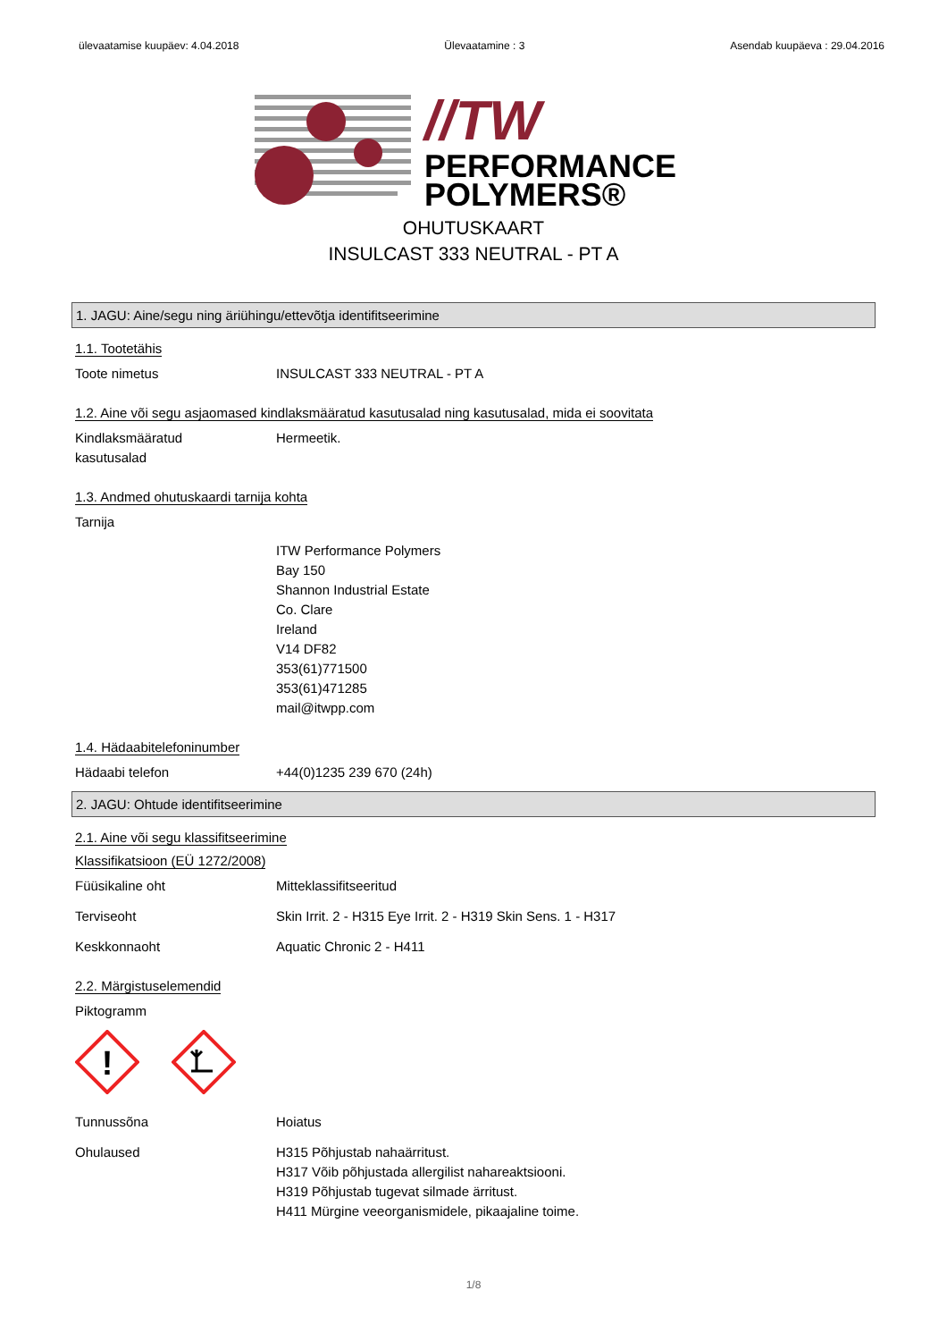ülevaatamise kuupäev: 4.04.2018 Ülevaatamine : 3 Asendab kuupäeva : 29.04.2016
//TW
PERFORMANCE
POLYMERS®
OHUTUSKAART
INSULCAST 333 NEUTRAL - PT A
1. JAGU: Aine/segu ning äriühingu/ettevõtja identifitseerimine
1.1. Tootetähis
Toote nimetus INSULCAST 333 NEUTRAL - PT A
1.2. Aine või segu asjaomased kindlaksmääratud kasutusalad ning kasutusalad, mida ei soovitata
Kindlaksmääratud
kasutusalad
Hermeetik.
1.3. Andmed ohutuskaardi tarnija kohta
Tarnija
ITW Performance Polymers
Bay 150
Shannon Industrial Estate
Co. Clare
Ireland
V14 DF82
353(61)771500
353(61)471285
mail@itwpp.com
1.4. Hädaabitelefoninumber
Hädaabi telefon +44(0)1235 239 670 (24h)
2. JAGU: Ohtude identifitseerimine
2.1. Aine või segu klassifitseerimine
Klassifikatsioon (EÜ 1272/2008)
Füüsikaline oht Mitteklassifitseeritud
Terviseoht Skin Irrit. 2 - H315 Eye Irrit. 2 - H319 Skin Sens. 1 - H317
Keskkonnaoht Aquatic Chronic 2 - H411
2.2. Märgistuselemendid
Piktogramm
!
Tunnussõna Hoiatus
Ohulaused H315 Põhjustab nahaärritust.
H317 Võib põhjustada allergilist nahareaktsiooni.
H319 Põhjustab tugevat silmade ärritust.
H411 Mürgine veeorganismidele, pikaajaline toime.
1/8